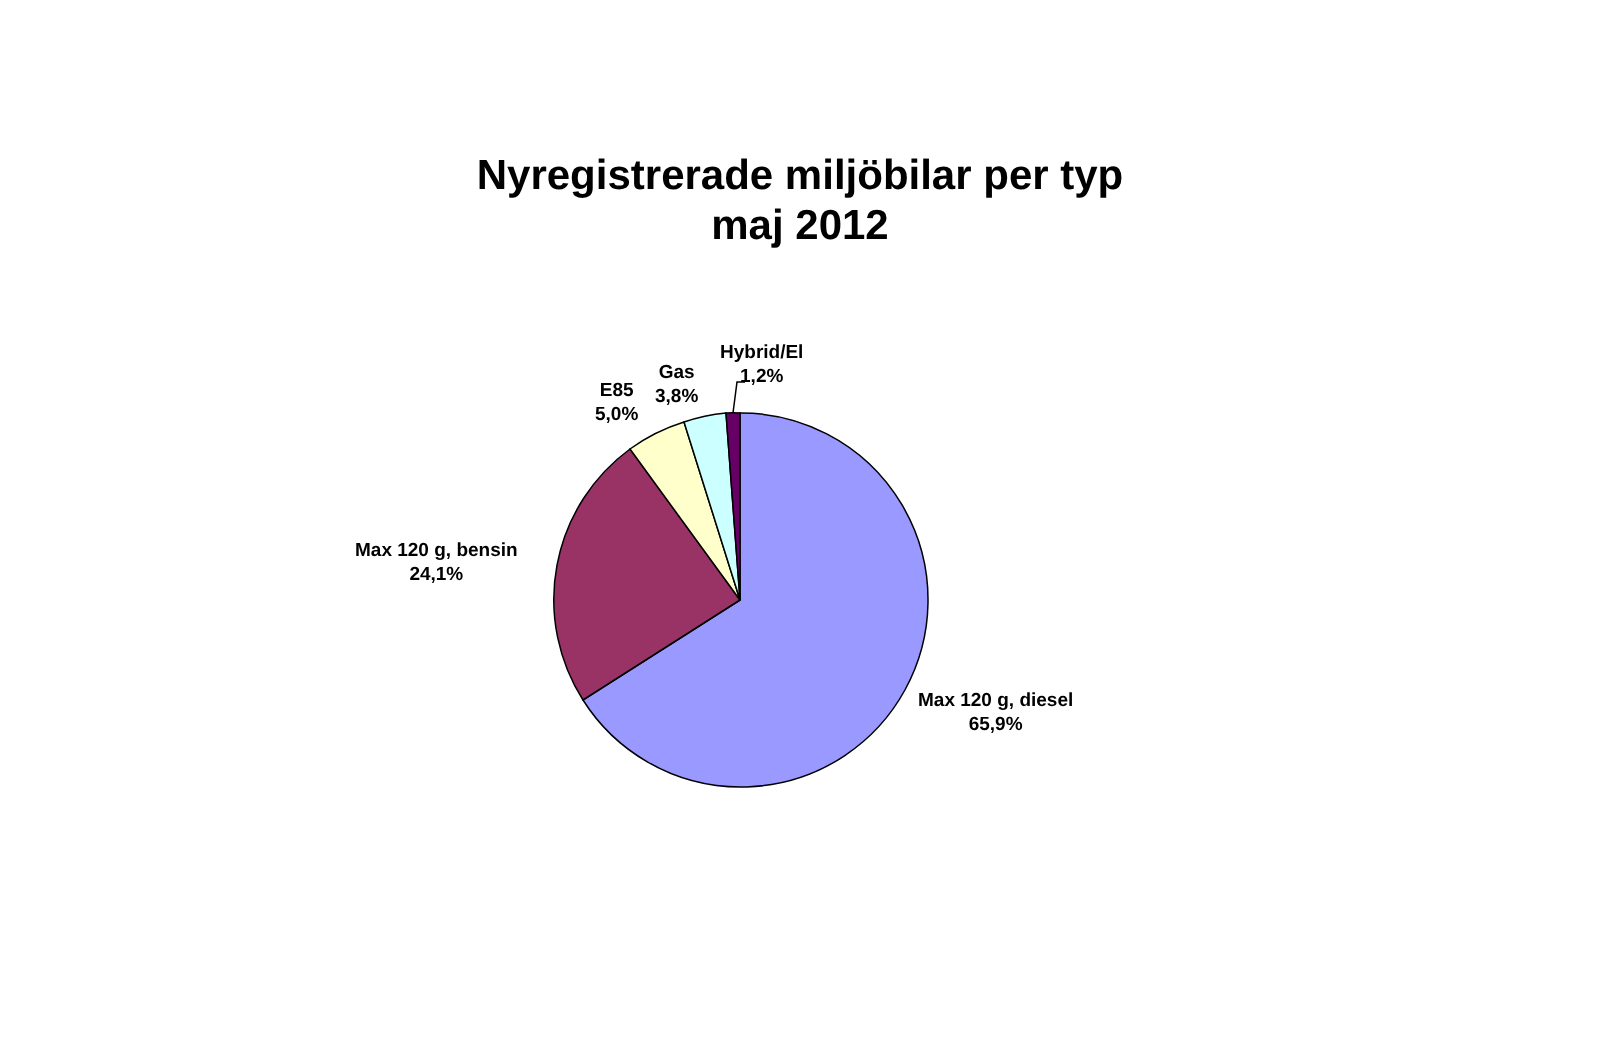Nyregistrerade miljöbilar per typ
maj 2012
Hybrid/El
1,2%
Gas
3,8%
E85
5,0%
Max 120 g, bensin
24,1%
Max 120 g, diesel
65,9%